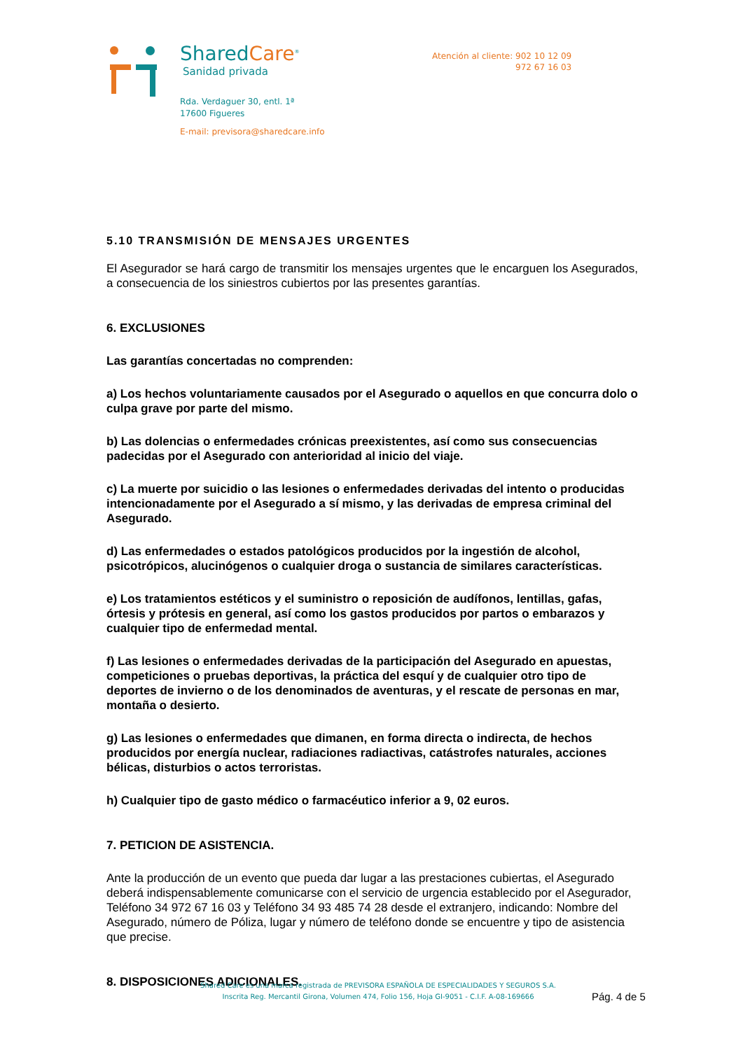SharedCare<sup>®</sup>
Sanidad privada
Rda. Verdaguer 30, entl. 1ª
17600 Figueres
E-mail: previsora@sharedcare.info
Atención al cliente: 902 10 12 09
972 67 16 03
5.10 TRANSMISIÓN DE MENSAJES URGENTES
El Asegurador se hará cargo de transmitir los mensajes urgentes que le encarguen los Asegurados, a consecuencia de los siniestros cubiertos por las presentes garantías.
6. EXCLUSIONES
Las garantías concertadas no comprenden:
a) Los hechos voluntariamente causados por el Asegurado o aquellos en que concurra dolo o culpa grave por parte del mismo.
b) Las dolencias o enfermedades crónicas preexistentes, así como sus consecuencias padecidas por el Asegurado con anterioridad al inicio del viaje.
c) La muerte por suicidio o las lesiones o enfermedades derivadas del intento o producidas intencionadamente por el Asegurado a sí mismo, y las derivadas de empresa criminal del Asegurado.
d) Las enfermedades o estados patológicos producidos por la ingestión de alcohol, psicotrópicos, alucinógenos o cualquier droga o sustancia de similares características.
e) Los tratamientos estéticos y el suministro o reposición de audífonos, lentillas, gafas, órtesis y prótesis en general, así como los gastos producidos por partos o embarazos y cualquier tipo de enfermedad mental.
f) Las lesiones o enfermedades derivadas de la participación del Asegurado en apuestas, competiciones o pruebas deportivas, la práctica del esquí y de cualquier otro tipo de deportes de invierno o de los denominados de aventuras, y el rescate de personas en mar, montaña o desierto.
g) Las lesiones o enfermedades que dimanen, en forma directa o indirecta, de hechos producidos por energía nuclear, radiaciones radiactivas, catástrofes naturales, acciones bélicas, disturbios o actos terroristas.
h) Cualquier tipo de gasto médico o farmacéutico inferior a 9, 02 euros.
7. PETICION DE ASISTENCIA.
Ante la producción de un evento que pueda dar lugar a las prestaciones cubiertas, el Asegurado deberá indispensablemente comunicarse con el servicio de urgencia establecido por el Asegurador, Teléfono 34 972 67 16 03 y Teléfono 34 93 485 74 28 desde el extranjero, indicando: Nombre del Asegurado, número de Póliza, lugar y número de teléfono donde se encuentre y tipo de asistencia que precise.
8. DISPOSICIONES ADICIONALES.
Shared Care es una marca registrada de PREVISORA ESPAÑOLA DE ESPECIALIDADES Y SEGUROS S.A.
Inscrita Reg. Mercantil Girona, Volumen 474, Folio 156, Hoja GI-9051 - C.I.F. A-08-169666
Pág. 4 de 5